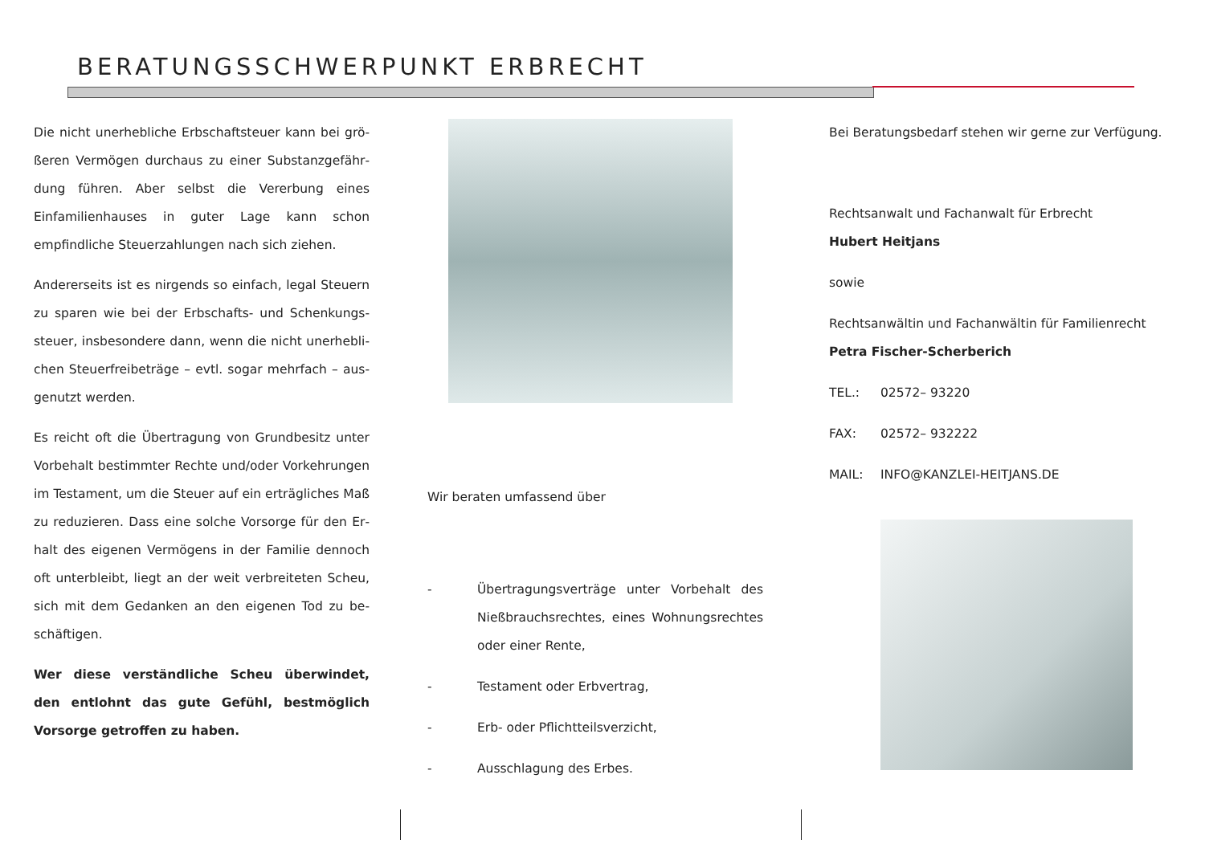BERATUNGSSCHWERPUNKT ERBRECHT
Die nicht unerhebliche Erbschaftsteuer kann bei grö­ßeren Vermögen durchaus zu einer Substanzgefähr­dung führen. Aber selbst die Vererbung eines Einfami­lienhauses in guter Lage kann schon empfindliche Steuerzahlungen nach sich ziehen.
Andererseits ist es nirgends so einfach, legal Steuern zu sparen wie bei der Erbschafts- und Schenkungs­steuer, insbesondere dann, wenn die nicht unerhebli­chen Steuerfreibeträge – evtl. sogar mehrfach – aus­genutzt werden.
Es reicht oft die Übertragung von Grundbesitz unter Vorbehalt bestimmter Rechte und/oder Vorkehrungen im Testament, um die Steuer auf ein erträgliches Maß zu reduzieren. Dass eine solche Vorsorge für den Er­halt des eigenen Vermögens in der Familie dennoch oft unterbleibt, liegt an der weit verbreiteten Scheu, sich mit dem Gedanken an den eigenen Tod zu be­schäftigen.
Wer diese verständliche Scheu überwindet, den ent­lohnt das gute Gefühl, bestmöglich Vorsorge getrof­fen zu haben.
Wir beraten umfassend über
- Übertragungsverträge unter Vorbehalt des Nießbrauchsrechtes, eines Wohnungsrechtes oder einer Rente,
- Testament oder Erbvertrag,
- Erb- oder Pflichtteilsverzicht,
- Ausschlagung des Erbes.
Bei Beratungsbedarf stehen wir gerne zur Verfügung.
Rechtsanwalt und Fachanwalt für Erbrecht
Hubert Heitjans
sowie
Rechtsanwältin und Fachanwältin für Familienrecht
Petra Fischer-Scherberich
TEL.: 02572– 93220
FAX: 02572– 932222
MAIL: INFO@KANZLEI-HEITJANS.DE